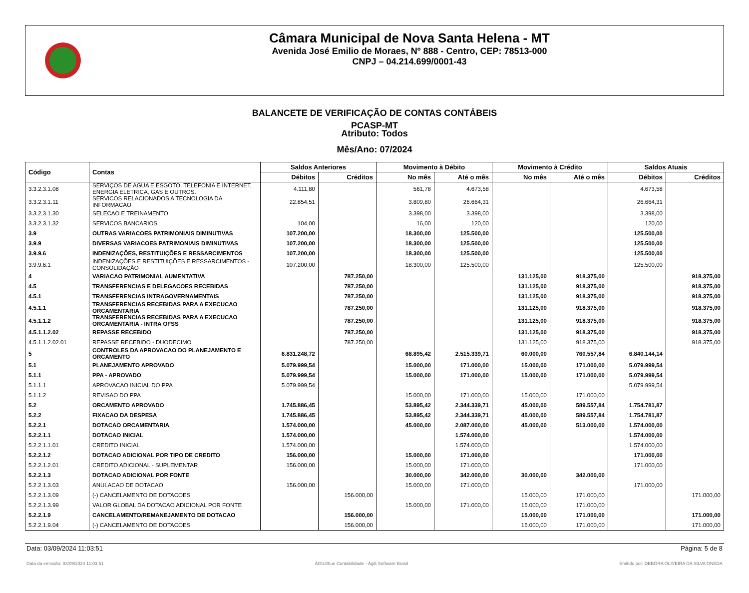Câmara Municipal de Nova Santa Helena - MT
Avenida José Emilio de Moraes, Nº 888 - Centro, CEP: 78513-000
CNPJ – 04.214.699/0001-43
BALANCETE DE VERIFICAÇÃO DE CONTAS CONTÁBEIS
PCASP-MT
Atributo: Todos
Mês/Ano: 07/2024
| Código | Contas | Saldos Anteriores | | Movimento à Débito | | Movimento à Crédito | | Saldos Atuais | |
| --- | --- | --- | --- | --- | --- | --- | --- | --- | --- |
| | | Débitos | Créditos | No mês | Até o mês | No mês | Até o mês | Débitos | Créditos |
| 3.3.2.3.1.08 | SERVIÇOS DE AGUA E ESGOTO, TELEFONIA E INTERNET, ENERGIA ELETRICA, GAS E OUTROS. | 4.111,80 | | 561,78 | 4.673,58 | | | 4.673,58 | |
| 3.3.2.3.1.11 | SERVICOS RELACIONADOS A TECNOLOGIA DA INFORMACAO | 22.854,51 | | 3.809,80 | 26.664,31 | | | 26.664,31 | |
| 3.3.2.3.1.30 | SELECAO E TREINAMENTO | | | 3.398,00 | 3.398,00 | | | 3.398,00 | |
| 3.3.2.3.1.32 | SERVICOS BANCARIOS | 104,00 | | 16,00 | 120,00 | | | 120,00 | |
| 3.9 | OUTRAS VARIACOES PATRIMONIAIS DIMINUTIVAS | 107.200,00 | | 18.300,00 | 125.500,00 | | | 125.500,00 | |
| 3.9.9 | DIVERSAS VARIACOES PATRIMONIAIS DIMINUTIVAS | 107.200,00 | | 18.300,00 | 125.500,00 | | | 125.500,00 | |
| 3.9.9.6 | INDENIZAÇÕES, RESTITUIÇÕES E RESSARCIMENTOS | 107.200,00 | | 18.300,00 | 125.500,00 | | | 125.500,00 | |
| 3.9.9.6.1 | INDENIZAÇÕES E RESTITUIÇÕES E RESSARCIMENTOS - CONSOLIDAÇÃO | 107.200,00 | | 18.300,00 | 125.500,00 | | | 125.500,00 | |
| 4 | VARIACAO PATRIMONIAL AUMENTATIVA | | 787.250,00 | | | 131.125,00 | 918.375,00 | | 918.375,00 |
| 4.5 | TRANSFERENCIAS E DELEGACOES RECEBIDAS | | 787.250,00 | | | 131.125,00 | 918.375,00 | | 918.375,00 |
| 4.5.1 | TRANSFERENCIAS INTRAGOVERNAMENTAIS | | 787.250,00 | | | 131.125,00 | 918.375,00 | | 918.375,00 |
| 4.5.1.1 | TRANSFERENCIAS RECEBIDAS PARA A EXECUCAO ORCAMENTARIA | | 787.250,00 | | | 131.125,00 | 918.375,00 | | 918.375,00 |
| 4.5.1.1.2 | TRANSFERENCIAS RECEBIDAS PARA A EXECUCAO ORCAMENTARIA - INTRA OFSS | | 787.250,00 | | | 131.125,00 | 918.375,00 | | 918.375,00 |
| 4.5.1.1.2.02 | REPASSE RECEBIDO | | 787.250,00 | | | 131.125,00 | 918.375,00 | | 918.375,00 |
| 4.5.1.1.2.02.01 | REPASSE RECEBIDO - DUODECIMO | | 787.250,00 | | | 131.125,00 | 918.375,00 | | 918.375,00 |
| 5 | CONTROLES DA APROVACAO DO PLANEJAMENTO E ORCAMENTO | 6.831.248,72 | | 68.895,42 | 2.515.339,71 | 60.000,00 | 760.557,84 | 6.840.144,14 | |
| 5.1 | PLANEJAMENTO APROVADO | 5.079.999,54 | | 15.000,00 | 171.000,00 | 15.000,00 | 171.000,00 | 5.079.999,54 | |
| 5.1.1 | PPA - APROVADO | 5.079.999,54 | | 15.000,00 | 171.000,00 | 15.000,00 | 171.000,00 | 5.079.999,54 | |
| 5.1.1.1 | APROVACAO INICIAL DO PPA | 5.079.999,54 | | | | | | 5.079.999,54 | |
| 5.1.1.2 | REVISAO DO PPA | | | 15.000,00 | 171.000,00 | 15.000,00 | 171.000,00 | | |
| 5.2 | ORCAMENTO APROVADO | 1.745.886,45 | | 53.895,42 | 2.344.339,71 | 45.000,00 | 589.557,84 | 1.754.781,87 | |
| 5.2.2 | FIXACAO DA DESPESA | 1.745.886,45 | | 53.895,42 | 2.344.339,71 | 45.000,00 | 589.557,84 | 1.754.781,87 | |
| 5.2.2.1 | DOTACAO ORCAMENTARIA | 1.574.000,00 | | 45.000,00 | 2.087.000,00 | 45.000,00 | 513.000,00 | 1.574.000,00 | |
| 5.2.2.1.1 | DOTACAO INICIAL | 1.574.000,00 | | | 1.574.000,00 | | | 1.574.000,00 | |
| 5.2.2.1.1.01 | CREDITO INICIAL | 1.574.000,00 | | | 1.574.000,00 | | | 1.574.000,00 | |
| 5.2.2.1.2 | DOTACAO ADICIONAL POR TIPO DE CREDITO | 156.000,00 | | 15.000,00 | 171.000,00 | | | 171.000,00 | |
| 5.2.2.1.2.01 | CREDITO ADICIONAL - SUPLEMENTAR | 156.000,00 | | 15.000,00 | 171.000,00 | | | 171.000,00 | |
| 5.2.2.1.3 | DOTACAO ADICIONAL POR FONTE | | | 30.000,00 | 342.000,00 | 30.000,00 | 342.000,00 | | |
| 5.2.2.1.3.03 | ANULACAO DE DOTACAO | 156.000,00 | | 15.000,00 | 171.000,00 | | | 171.000,00 | |
| 5.2.2.1.3.09 | (-) CANCELAMENTO DE DOTACOES | | 156.000,00 | | | 15.000,00 | 171.000,00 | | 171.000,00 |
| 5.2.2.1.3.99 | VALOR GLOBAL DA DOTACAO ADICIONAL POR FONTE | | | 15.000,00 | 171.000,00 | 15.000,00 | 171.000,00 | | |
| 5.2.2.1.9 | CANCELAMENTO/REMANEJAMENTO DE DOTACAO | | 156.000,00 | | | 15.000,00 | 171.000,00 | | 171.000,00 |
| 5.2.2.1.9.04 | (-) CANCELAMENTO DE DOTACOES | | 156.000,00 | | | 15.000,00 | 171.000,00 | | 171.000,00 |
Data: 03/09/2024 11:03:51 Página: 5 de 8
Data da emissão: 03/09/2024 11:03:51 ÁGILIBlue Contabilidade - Ágili Software Brasil Emitido por: DEBORA OLIVEIRA DA SILVA ONEDA